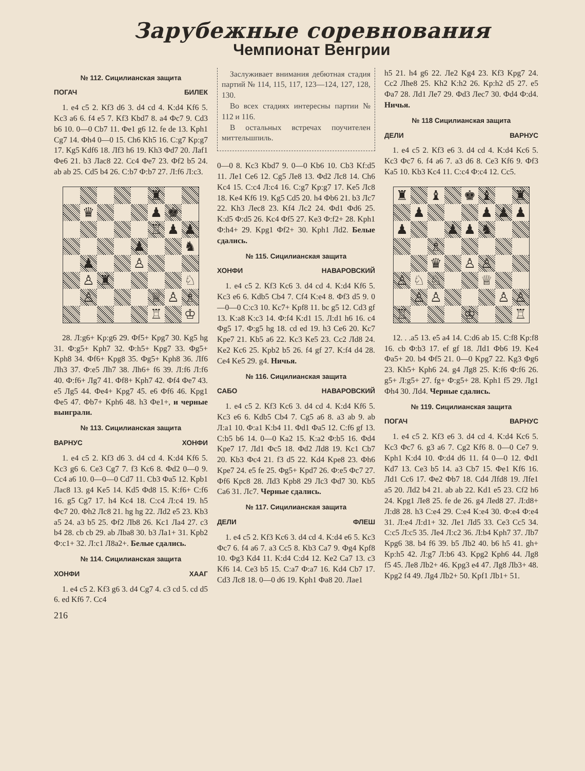Зарубежные соревнования
Чемпионат Венгрии
№ 112. Сицилианская защита
ПОГАЧ БИЛЕК
1. e4 c5 2. Kf3 d6 3. d4 cd 4. K:d4 Kf6 5. Kc3 a6 6. f4 e5 7. Kf3 Kbd7 8. a4 Фc7 9. Cd3 b6 10. 0—0 Cb7 11. Фe1 g6 12. fe de 13. Kph1 Cg7 14. Фh4 0—0 15. Ch6 Kh5 16. C:g7 Kp:g7 17. Kg5 Kdf6 18. Лf3 h6 19. Kh3 Фd7 20. Лaf1 Фe6 21. b3 Лac8 22. Cc4 Фe7 23. Фf2 b5 24. ab ab 25. Cd5 b4 26. C:b7 Ф:b7 27. Л:f6 Л:c3.
♜
♛ ♟ ♚
♖ ♟ ♟
♟ ♞
♟ ♙
♙ ♜ ♘
♙ ♕ ♙ ♗
♖ ♔
28. Л:g6+ Kp:g6 29. Фf5+ Kpg7 30. Kg5 hg 31. Ф:g5+ Kph7 32. Ф:h5+ Kpg7 33. Фg5+ Kph8 34. Фf6+ Kpg8 35. Фg5+ Kph8 36. Лf6 Лh3 37. Ф:e5 Лh7 38. Лh6+ f6 39. Л:f6 Л:f6 40. Ф:f6+ Лg7 41. Фf8+ Kph7 42. Фf4 Фe7 43. e5 Лg5 44. Фe4+ Kpg7 45. e6 Фf6 46. Kpg1 Фe5 47. Фb7+ Kph6 48. h3 Фe1+, и черные выиграли.
№ 113. Сицилианская защита
ВАРНУС ХОНФИ
1. e4 c5 2. Kf3 d6 3. d4 cd 4. K:d4 Kf6 5. Kc3 g6 6. Ce3 Cg7 7. f3 Kc6 8. Фd2 0—0 9. Cc4 a6 10. 0—0—0 Cd7 11. Cb3 Фa5 12. Kpb1 Лac8 13. g4 Ke5 14. Kd5 Фd8 15. K:f6+ C:f6 16. g5 Cg7 17. h4 Kc4 18. C:c4 Л:c4 19. h5 Фc7 20. Фh2 Лc8 21. hg hg 22. Лd2 e5 23. Kb3 a5 24. a3 b5 25. Фf2 Лb8 26. Kc1 Лa4 27. c3 b4 28. cb cb 29. ab Лba8 30. b3 Лa1+ 31. Kpb2 Ф:c1+ 32. Л:c1 Л8a2+. Белые сдались.
№ 114. Сицилианская защита
ХОНФИ ХААГ
1. e4 c5 2. Kf3 g6 3. d4 Cg7 4. c3 cd 5. cd d5 6. ed Kf6 7. Cc4
216
Заслуживает внимания дебютная стадия партий № 114, 115, 117, 123—124, 127, 128, 130.
Во всех стадиях интересны партии № 112 и 116.
В остальных встречах поучителен миттельшпиль.
0—0 8. Kc3 Kbd7 9. 0—0 Kb6 10. Cb3 Kf:d5 11. Лe1 Ce6 12. Cg5 Лe8 13. Фd2 Лc8 14. Ch6 Kc4 15. C:c4 Л:c4 16. C:g7 Kp:g7 17. Ke5 Лc8 18. Ke4 Kf6 19. Kg5 Cd5 20. h4 Фb6 21. b3 Лc7 22. Kh3 Лec8 23. Kf4 Лc2 24. Фd1 Фd6 25. K:d5 Ф:d5 26. Kc4 Фf5 27. Ke3 Ф:f2+ 28. Kph1 Ф:h4+ 29. Kpg1 Фf2+ 30. Kph1 Лd2. Белые сдались.
№ 115. Сицилианская защита
ХОНФИ НАВАРОВСКИЙ
1. e4 c5 2. Kf3 Kc6 3. d4 cd 4. K:d4 Kf6 5. Kc3 e6 6. Kdb5 Cb4 7. Cf4 K:e4 8. Фf3 d5 9. 0—0—0 C:c3 10. Kc7+ Kpf8 11. bc g5 12. Cd3 gf 13. K:a8 K:c3 14. Ф:f4 K:d1 15. Л:d1 h6 16. c4 Фg5 17. Ф:g5 hg 18. cd ed 19. h3 Ce6 20. Kc7 Kpe7 21. Kb5 a6 22. Kc3 Ke5 23. Cc2 Лd8 24. Ke2 Kc6 25. Kpb2 b5 26. f4 gf 27. K:f4 d4 28. Ce4 Ke5 29. g4. Ничья.
№ 116. Сицилианская защита
САБО НАВАРОВСКИЙ
1. e4 c5 2. Kf3 Kc6 3. d4 cd 4. K:d4 Kf6 5. Kc3 e6 6. Kdb5 Cb4 7. Cg5 a6 8. a3 ab 9. ab Л:a1 10. Ф:a1 K:b4 11. Фd1 Фa5 12. C:f6 gf 13. C:b5 b6 14. 0—0 Ka2 15. K:a2 Ф:b5 16. Фd4 Kpe7 17. Лd1 Фc5 18. Фd2 Лd8 19. Kc1 Cb7 20. Kb3 Фc4 21. f3 d5 22. Kd4 Kpe8 23. Фh6 Kpe7 24. e5 fe 25. Фg5+ Kpd7 26. Ф:e5 Фc7 27. Фf6 Kpc8 28. Лd3 Kpb8 29 Лc3 Фd7 30. Kb5 Ca6 31. Лc7. Черные сдались.
№ 117. Сицилианская защита
ДЕЛИ ФЛЕШ
1. e4 c5 2. Kf3 Kc6 3. d4 cd 4. K:d4 e6 5. Kc3 Фc7 6. f4 a6 7. a3 Cc5 8. Kb3 Ca7 9. Фg4 Kpf8 10. Фg3 Kd4 11. K:d4 C:d4 12. Ke2 Ca7 13. c3 Kf6 14. Ce3 b5 15. C:a7 Ф:a7 16. Kd4 Cb7 17. Cd3 Лc8 18. 0—0 d6 19. Kph1 Фa8 20. Лae1
h5 21. h4 g6 22. Лe2 Kg4 23. Kf3 Kpg7 24. Cc2 Лhe8 25. Kh2 K:h2 26. Kp:h2 d5 27. e5 Фa7 28. Лd1 Лe7 29. Фd3 Лec7 30. Фd4 Ф:d4. Ничья.
№ 118 Сицилианская защита
ДЕЛИ ВАРНУС
1. e4 c5 2. Kf3 e6 3. d4 cd 4. K:d4 Kc6 5. Kc3 Фc7 6. f4 a6 7. a3 d6 8. Ce3 Kf6 9. Фf3 Ka5 10. Kb3 Kc4 11. C:c4 Ф:c4 12. Cc5.
♜ ♝ ♚ ♝ ♜
♟ ♟ ♟ ♟
♟ ♟ ♟ ♞
♗
♛ ♙ ♙
♙ ♘ ♘ ♕
♙ ♙ ♙ ♙
♖ ♔ ♖
12. . .a5 13. e5 a4 14. C:d6 ab 15. C:f8 Kp:f8 16. cb Ф:b3 17. ef gf 18. Лd1 Фb6 19. Ke4 Фa5+ 20. b4 Фf5 21. 0—0 Kpg7 22. Kg3 Фg6 23. Kh5+ Kph6 24. g4 Лg8 25. K:f6 Ф:f6 26. g5+ Л:g5+ 27. fg+ Ф:g5+ 28. Kph1 f5 29. Лg1 Фh4 30. Лd4. Черные сдались.
№ 119. Сицилианская защита
ПОГАЧ ВАРНУС
1. e4 c5 2. Kf3 e6 3. d4 cd 4. K:d4 Kc6 5. Kc3 Фc7 6. g3 a6 7. Cg2 Kf6 8. 0—0 Ce7 9. Kph1 K:d4 10. Ф:d4 d6 11. f4 0—0 12. Фd1 Kd7 13. Ce3 b5 14. a3 Cb7 15. Фe1 Kf6 16. Лd1 Cc6 17. Фe2 Фb7 18. Cd4 Лfd8 19. Лfe1 a5 20. Лd2 b4 21. ab ab 22. Kd1 e5 23. Cf2 h6 24. Kpg1 Лe8 25. fe de 26. g4 Лed8 27. Л:d8+ Л:d8 28. h3 C:e4 29. C:e4 K:e4 30. Ф:e4 Ф:e4 31. Л:e4 Л:d1+ 32. Лe1 Лd5 33. Ce3 Cc5 34. C:c5 Л:c5 35. Лe4 Л:c2 36. Л:b4 Kph7 37. Лb7 Kpg6 38. b4 f6 39. b5 Лb2 40. b6 h5 41. gh+ Kp:h5 42. Л:g7 Л:b6 43. Kpg2 Kph6 44. Лg8 f5 45. Лe8 Лb2+ 46. Kpg3 e4 47. Лg8 Лb3+ 48. Kpg2 f4 49. Лg4 Лb2+ 50. Kpf1 Лb1+ 51.